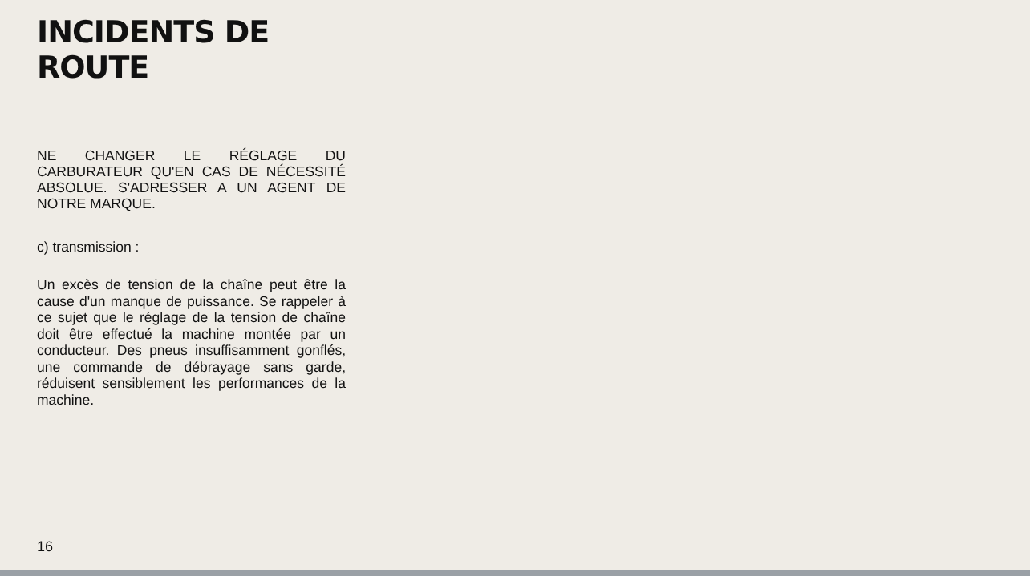INCIDENTS DE ROUTE
NE CHANGER LE RÉGLAGE DU CARBURATEUR QU'EN CAS DE NÉCESSITÉ ABSOLUE. S'ADRESSER A UN AGENT DE NOTRE MARQUE.
c) transmission :
Un excès de tension de la chaîne peut être la cause d'un manque de puissance. Se rappeler à ce sujet que le réglage de la tension de chaîne doit être effectué la machine montée par un conducteur. Des pneus insuffisamment gonflés, une commande de débrayage sans garde, réduisent sensiblement les performances de la machine.
16